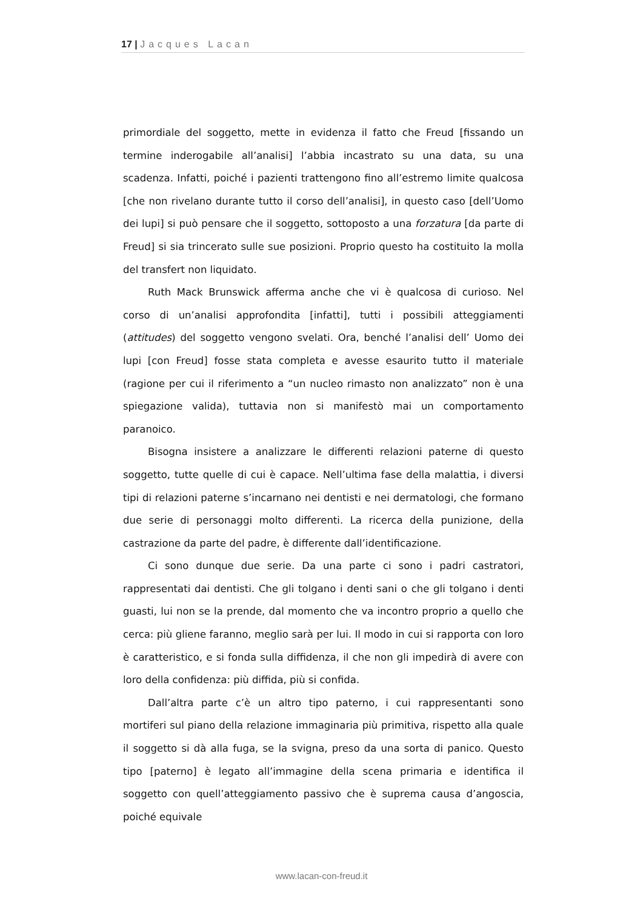17 | Jacques Lacan
primordiale del soggetto, mette in evidenza il fatto che Freud [fissando un termine inderogabile all’analisi] l’abbia incastrato su una data, su una scadenza. Infatti, poiché i pazienti trattengono fino all’estremo limite qualcosa [che non rivelano durante tutto il corso dell’analisi], in questo caso [dell’Uomo dei lupi] si può pensare che il soggetto, sottoposto a una forzatura [da parte di Freud] si sia trincerato sulle sue posizioni. Proprio questo ha costituito la molla del transfert non liquidato.
Ruth Mack Brunswick afferma anche che vi è qualcosa di curioso. Nel corso di un’analisi approfondita [infatti], tutti i possibili atteggiamenti (attitudes) del soggetto vengono svelati. Ora, benché l’analisi dell’ Uomo dei lupi [con Freud] fosse stata completa e avesse esaurito tutto il materiale (ragione per cui il riferimento a “un nucleo rimasto non analizzato” non è una spiegazione valida), tuttavia non si manifestò mai un comportamento paranoico.
Bisogna insistere a analizzare le differenti relazioni paterne di questo soggetto, tutte quelle di cui è capace. Nell’ultima fase della malattia, i diversi tipi di relazioni paterne s’incarnano nei dentisti e nei dermatologi, che formano due serie di personaggi molto differenti. La ricerca della punizione, della castrazione da parte del padre, è differente dall’identificazione.
Ci sono dunque due serie. Da una parte ci sono i padri castratori, rappresentati dai dentisti. Che gli tolgano i denti sani o che gli tolgano i denti guasti, lui non se la prende, dal momento che va incontro proprio a quello che cerca: più gliene faranno, meglio sarà per lui. Il modo in cui si rapporta con loro è caratteristico, e si fonda sulla diffidenza, il che non gli impedirà di avere con loro della confidenza: più diffida, più si confida.
Dall’altra parte c’è un altro tipo paterno, i cui rappresentanti sono mortiferi sul piano della relazione immaginaria più primitiva, rispetto alla quale il soggetto si dà alla fuga, se la svigna, preso da una sorta di panico. Questo tipo [paterno] è legato all’immagine della scena primaria e identifica il soggetto con quell’atteggiamento passivo che è suprema causa d’angoscia, poiché equivale
www.lacan-con-freud.it